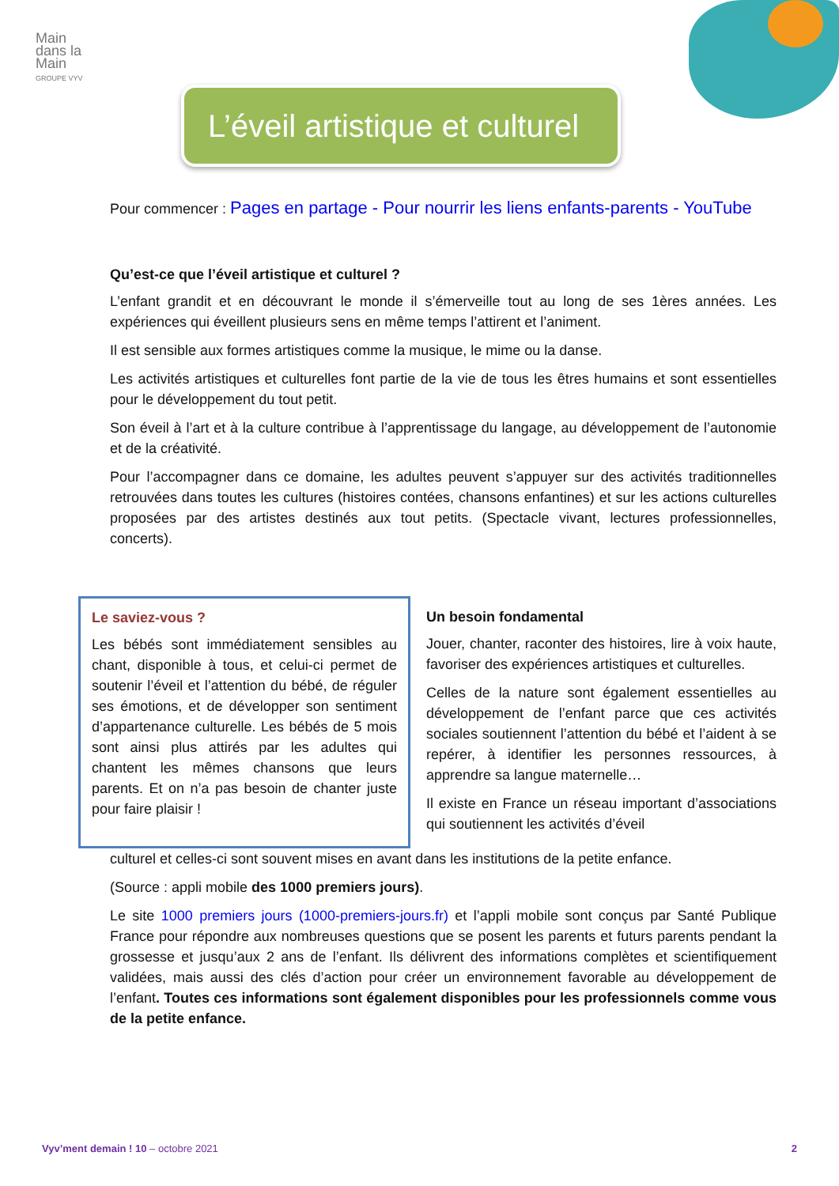Main
dans la
Main
GROUPE VYV
L’éveil artistique et culturel
Pour commencer : Pages en partage - Pour nourrir les liens enfants-parents - YouTube
Qu’est-ce que l’éveil artistique et culturel ?
L’enfant grandit et en découvrant le monde il s’émerveille tout au long de ses 1ères années. Les expériences qui éveillent plusieurs sens en même temps l’attirent et l’animent.
Il est sensible aux formes artistiques comme la musique, le mime ou la danse.
Les activités artistiques et culturelles font partie de la vie de tous les êtres humains et sont essentielles pour le développement du tout petit.
Son éveil à l’art et à la culture contribue à l’apprentissage du langage, au développement de l’autonomie et de la créativité.
Pour l’accompagner dans ce domaine, les adultes peuvent s’appuyer sur des activités traditionnelles retrouvées dans toutes les cultures (histoires contées, chansons enfantines) et sur les actions culturelles proposées par des artistes destinés aux tout petits. (Spectacle vivant, lectures professionnelles, concerts).
Le saviez-vous ?
Les bébés sont immédiatement sensibles au chant, disponible à tous, et celui-ci permet de soutenir l’éveil et l’attention du bébé, de réguler ses émotions, et de développer son sentiment d’appartenance culturelle. Les bébés de 5 mois sont ainsi plus attirés par les adultes qui chantent les mêmes chansons que leurs parents. Et on n’a pas besoin de chanter juste pour faire plaisir !
Un besoin fondamental
Jouer, chanter, raconter des histoires, lire à voix haute, favoriser des expériences artistiques et culturelles.
Celles de la nature sont également essentielles au développement de l’enfant parce que ces activités sociales soutiennent l’attention du bébé et l’aident à se repérer, à identifier les personnes ressources, à apprendre sa langue maternelle…
Il existe en France un réseau important d’associations qui soutiennent les activités d’éveil
culturel et celles-ci sont souvent mises en avant dans les institutions de la petite enfance.
(Source : appli mobile des 1000 premiers jours).
Le site 1000 premiers jours (1000-premiers-jours.fr) et l’appli mobile sont conçus par Santé Publique France pour répondre aux nombreuses questions que se posent les parents et futurs parents pendant la grossesse et jusqu’aux 2 ans de l’enfant. Ils délivrent des informations complètes et scientifiquement validées, mais aussi des clés d’action pour créer un environnement favorable au développement de l’enfant. Toutes ces informations sont également disponibles pour les professionnels comme vous de la petite enfance.
Vyv’ment demain ! 10 – octobre 2021 2